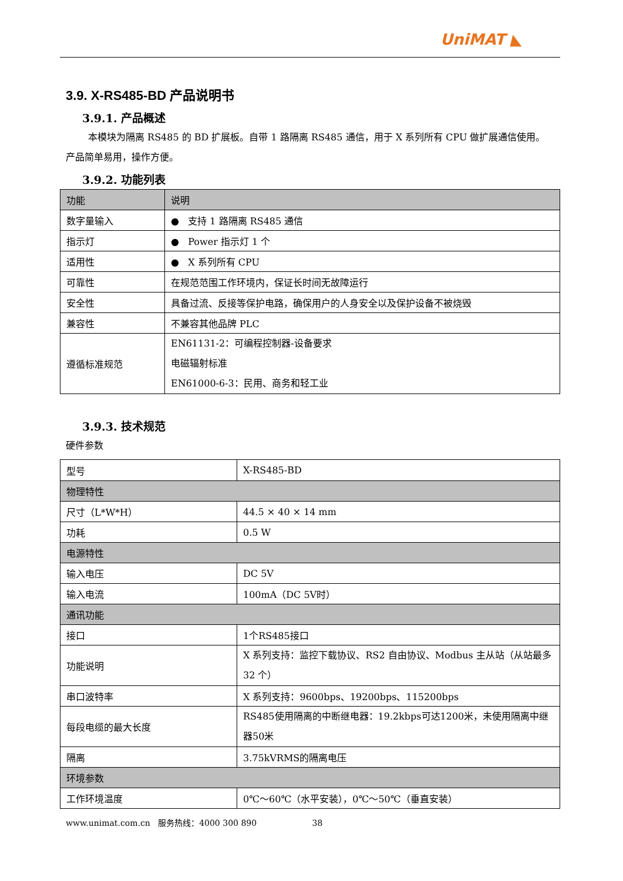UniMAT ◣
3.9. X-RS485-BD 产品说明书
3.9.1. 产品概述
本模块为隔离 RS485 的 BD 扩展板。自带 1 路隔离 RS485 通信，用于 X 系列所有 CPU 做扩展通信使用。产品简单易用，操作方便。
3.9.2. 功能列表
| 功能 | 说明 |
| --- | --- |
| 数字量输入 | ● 支持 1 路隔离 RS485 通信 |
| 指示灯 | ● Power 指示灯 1 个 |
| 适用性 | ● X 系列所有 CPU |
| 可靠性 | 在规范范围工作环境内，保证长时间无故障运行 |
| 安全性 | 具备过流、反接等保护电路，确保用户的人身安全以及保护设备不被烧毁 |
| 兼容性 | 不兼容其他品牌 PLC |
| 遵循标准规范 | EN61131-2：可编程控制器-设备要求 电磁辐射标准 EN61000-6-3：民用、商务和轻工业 |
3.9.3. 技术规范
硬件参数
| 型号 | X-RS485-BD |
| 物理特性 | |
| 尺寸（L*W*H） | 44.5 × 40 × 14 mm |
| 功耗 | 0.5 W |
| 电源特性 | |
| 输入电压 | DC 5V |
| 输入电流 | 100mA（DC 5V时） |
| 通讯功能 | |
| 接口 | 1个RS485接口 |
| 功能说明 | X 系列支持：监控下载协议、RS2 自由协议、Modbus 主从站（从站最多 32 个） |
| 串口波特率 | X 系列支持：9600bps、19200bps、115200bps |
| 每段电缆的最大长度 | RS485使用隔离的中断继电器：19.2kbps可达1200米，未使用隔离中继器50米 |
| 隔离 | 3.75kVRMS的隔离电压 |
| 环境参数 | |
| 工作环境温度 | 0℃～60℃（水平安装），0℃～50℃（垂直安装） |
www.unimat.com.cn 服务热线：4000 300 890 38